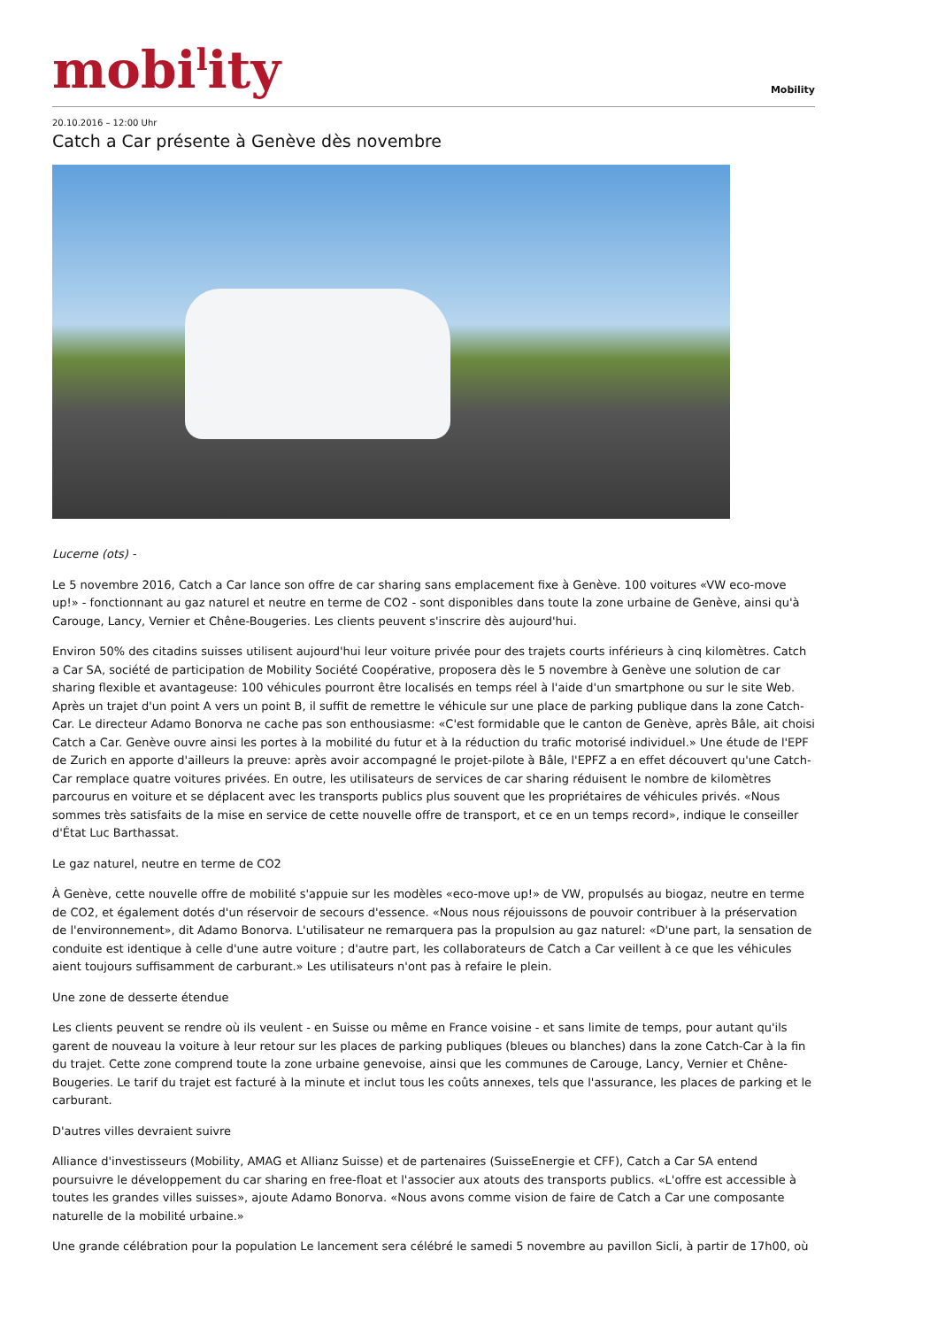mobi<sup>l</sup>ity
Mobility
20.10.2016 – 12:00 Uhr
Catch a Car présente à Genève dès novembre
Lucerne (ots) -
Le 5 novembre 2016, Catch a Car lance son offre de car sharing sans emplacement fixe à Genève. 100 voitures «VW eco-move up!» - fonctionnant au gaz naturel et neutre en terme de CO2 - sont disponibles dans toute la zone urbaine de Genève, ainsi qu'à Carouge, Lancy, Vernier et Chêne-Bougeries. Les clients peuvent s'inscrire dès aujourd'hui.
Environ 50% des citadins suisses utilisent aujourd'hui leur voiture privée pour des trajets courts inférieurs à cinq kilomètres. Catch a Car SA, société de participation de Mobility Société Coopérative, proposera dès le 5 novembre à Genève une solution de car sharing flexible et avantageuse: 100 véhicules pourront être localisés en temps réel à l'aide d'un smartphone ou sur le site Web. Après un trajet d'un point A vers un point B, il suffit de remettre le véhicule sur une place de parking publique dans la zone Catch-Car. Le directeur Adamo Bonorva ne cache pas son enthousiasme: «C'est formidable que le canton de Genève, après Bâle, ait choisi Catch a Car. Genève ouvre ainsi les portes à la mobilité du futur et à la réduction du trafic motorisé individuel.» Une étude de l'EPF de Zurich en apporte d'ailleurs la preuve: après avoir accompagné le projet-pilote à Bâle, l'EPFZ a en effet découvert qu'une Catch-Car remplace quatre voitures privées. En outre, les utilisateurs de services de car sharing réduisent le nombre de kilomètres parcourus en voiture et se déplacent avec les transports publics plus souvent que les propriétaires de véhicules privés. «Nous sommes très satisfaits de la mise en service de cette nouvelle offre de transport, et ce en un temps record», indique le conseiller d'État Luc Barthassat.
Le gaz naturel, neutre en terme de CO2
À Genève, cette nouvelle offre de mobilité s'appuie sur les modèles «eco-move up!» de VW, propulsés au biogaz, neutre en terme de CO2, et également dotés d'un réservoir de secours d'essence. «Nous nous réjouissons de pouvoir contribuer à la préservation de l'environnement», dit Adamo Bonorva. L'utilisateur ne remarquera pas la propulsion au gaz naturel: «D'une part, la sensation de conduite est identique à celle d'une autre voiture ; d'autre part, les collaborateurs de Catch a Car veillent à ce que les véhicules aient toujours suffisamment de carburant.» Les utilisateurs n'ont pas à refaire le plein.
Une zone de desserte étendue
Les clients peuvent se rendre où ils veulent - en Suisse ou même en France voisine - et sans limite de temps, pour autant qu'ils garent de nouveau la voiture à leur retour sur les places de parking publiques (bleues ou blanches) dans la zone Catch-Car à la fin du trajet. Cette zone comprend toute la zone urbaine genevoise, ainsi que les communes de Carouge, Lancy, Vernier et Chêne-Bougeries. Le tarif du trajet est facturé à la minute et inclut tous les coûts annexes, tels que l'assurance, les places de parking et le carburant.
D'autres villes devraient suivre
Alliance d'investisseurs (Mobility, AMAG et Allianz Suisse) et de partenaires (SuisseEnergie et CFF), Catch a Car SA entend poursuivre le développement du car sharing en free-float et l'associer aux atouts des transports publics. «L'offre est accessible à toutes les grandes villes suisses», ajoute Adamo Bonorva. «Nous avons comme vision de faire de Catch a Car une composante naturelle de la mobilité urbaine.»
Une grande célébration pour la population Le lancement sera célébré le samedi 5 novembre au pavillon Sicli, à partir de 17h00, où